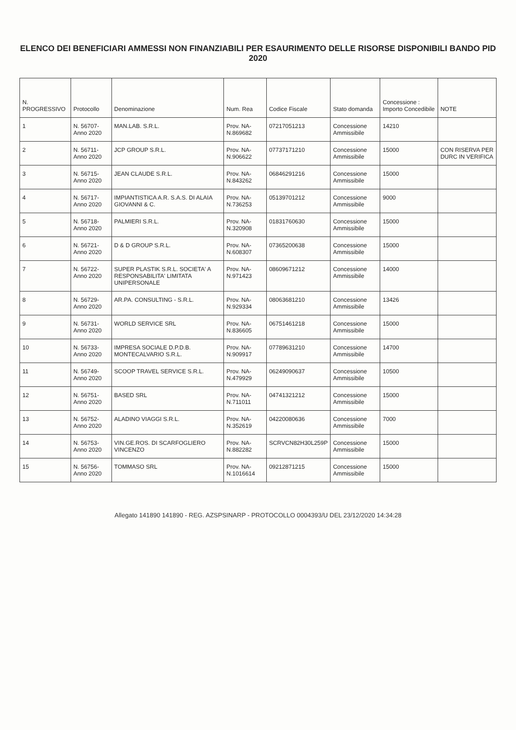ELENCO DEI BENEFICIARI AMMESSI NON FINANZIABILI PER ESAURIMENTO DELLE RISORSE DISPONIBILI BANDO PID 2020
| N. PROGRESSIVO | Protocollo | Denominazione | Num. Rea | Codice Fiscale | Stato domanda | Concessione : Importo Concedibile | NOTE |
| --- | --- | --- | --- | --- | --- | --- | --- |
| 1 | N. 56707- Anno 2020 | MAN.LAB. S.R.L. | Prov. NA- N.869682 | 07217051213 | Concessione Ammissibile | 14210 | |
| 2 | N. 56711- Anno 2020 | JCP GROUP S.R.L. | Prov. NA- N.906622 | 07737171210 | Concessione Ammissibile | 15000 | CON RISERVA PER DURC IN VERIFICA |
| 3 | N. 56715- Anno 2020 | JEAN CLAUDE S.R.L. | Prov. NA- N.843262 | 06846291216 | Concessione Ammissibile | 15000 | |
| 4 | N. 56717- Anno 2020 | IMPIANTISTICA A.R. S.A.S. DI ALAIA GIOVANNI & C. | Prov. NA- N.736253 | 05139701212 | Concessione Ammissibile | 9000 | |
| 5 | N. 56718- Anno 2020 | PALMIERI S.R.L. | Prov. NA- N.320908 | 01831760630 | Concessione Ammissibile | 15000 | |
| 6 | N. 56721- Anno 2020 | D & D GROUP S.R.L. | Prov. NA- N.608307 | 07365200638 | Concessione Ammissibile | 15000 | |
| 7 | N. 56722- Anno 2020 | SUPER PLASTIK S.R.L. SOCIETA' A RESPONSABILITA' LIMITATA UNIPERSONALE | Prov. NA- N.971423 | 08609671212 | Concessione Ammissibile | 14000 | |
| 8 | N. 56729- Anno 2020 | AR.PA. CONSULTING - S.R.L. | Prov. NA- N.929334 | 08063681210 | Concessione Ammissibile | 13426 | |
| 9 | N. 56731- Anno 2020 | WORLD SERVICE SRL | Prov. NA- N.836605 | 06751461218 | Concessione Ammissibile | 15000 | |
| 10 | N. 56733- Anno 2020 | IMPRESA SOCIALE D.P.D.B. MONTECALVARIO S.R.L. | Prov. NA- N.909917 | 07789631210 | Concessione Ammissibile | 14700 | |
| 11 | N. 56749- Anno 2020 | SCOOP TRAVEL SERVICE S.R.L. | Prov. NA- N.479929 | 06249090637 | Concessione Ammissibile | 10500 | |
| 12 | N. 56751- Anno 2020 | BASED SRL | Prov. NA- N.711011 | 04741321212 | Concessione Ammissibile | 15000 | |
| 13 | N. 56752- Anno 2020 | ALADINO VIAGGI S.R.L. | Prov. NA- N.352619 | 04220080636 | Concessione Ammissibile | 7000 | |
| 14 | N. 56753- Anno 2020 | VIN.GE.ROS. DI SCARFOGLIERO VINCENZO | Prov. NA- N.882282 | SCRVCN82H30L259P | Concessione Ammissibile | 15000 | |
| 15 | N. 56756- Anno 2020 | TOMMASO SRL | Prov. NA- N.1016614 | 09212871215 | Concessione Ammissibile | 15000 | |
Allegato 141890 141890 - REG. AZSPSINARP - PROTOCOLLO 0004393/U DEL 23/12/2020 14:34:28
⁣